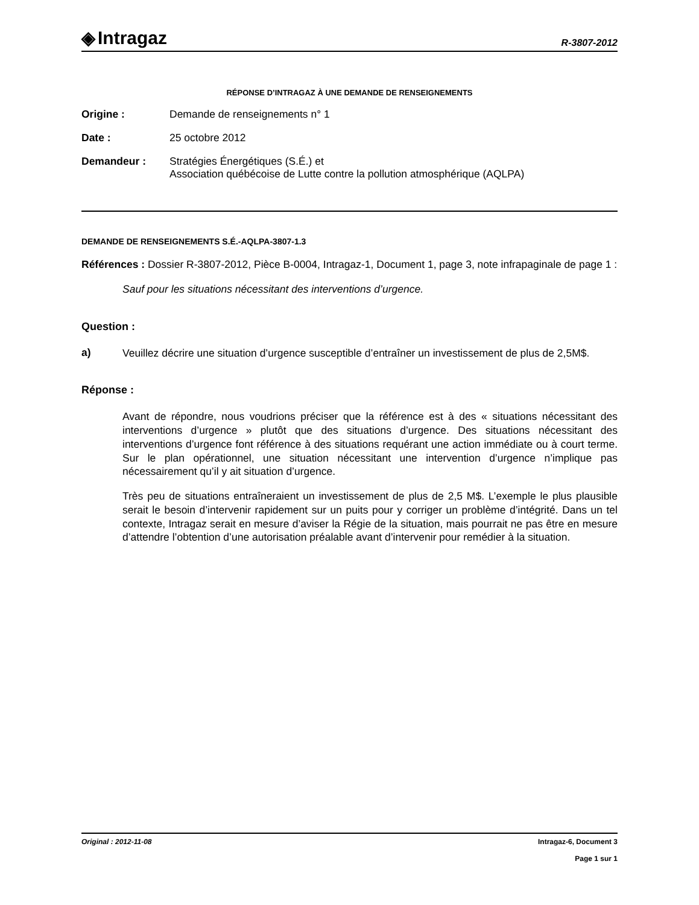◈ Intragaz
R-3807-2012
RÉPONSE D’INTRAGAZ À UNE DEMANDE DE RENSEIGNEMENTS
Origine : Demande de renseignements n° 1
Date : 25 octobre 2012
Demandeur : Stratégies Énergétiques (S.É.) et
Association québécoise de Lutte contre la pollution atmosphérique (AQLPA)
DEMANDE DE RENSEIGNEMENTS S.É.-AQLPA-3807-1.3
Références : Dossier R-3807-2012, Pièce B-0004, Intragaz-1, Document 1, page 3, note infrapaginale de page 1 :
Sauf pour les situations nécessitant des interventions d’urgence.
Question :
a)
Veuillez décrire une situation d’urgence susceptible d’entraîner un investissement de plus de 2,5M$.
Réponse :
Avant de répondre, nous voudrions préciser que la référence est à des « situations nécessitant des interventions d’urgence » plutôt que des situations d’urgence. Des situations nécessitant des interventions d’urgence font référence à des situations requérant une action immédiate ou à court terme. Sur le plan opérationnel, une situation nécessitant une intervention d’urgence n’implique pas nécessairement qu’il y ait situation d’urgence.
Très peu de situations entraîneraient un investissement de plus de 2,5 M$. L’exemple le plus plausible serait le besoin d’intervenir rapidement sur un puits pour y corriger un problème d’intégrité. Dans un tel contexte, Intragaz serait en mesure d’aviser la Régie de la situation, mais pourrait ne pas être en mesure d’attendre l’obtention d’une autorisation préalable avant d’intervenir pour remédier à la situation.
Original : 2012-11-08 Intragaz-6, Document 3
Page 1 sur 1